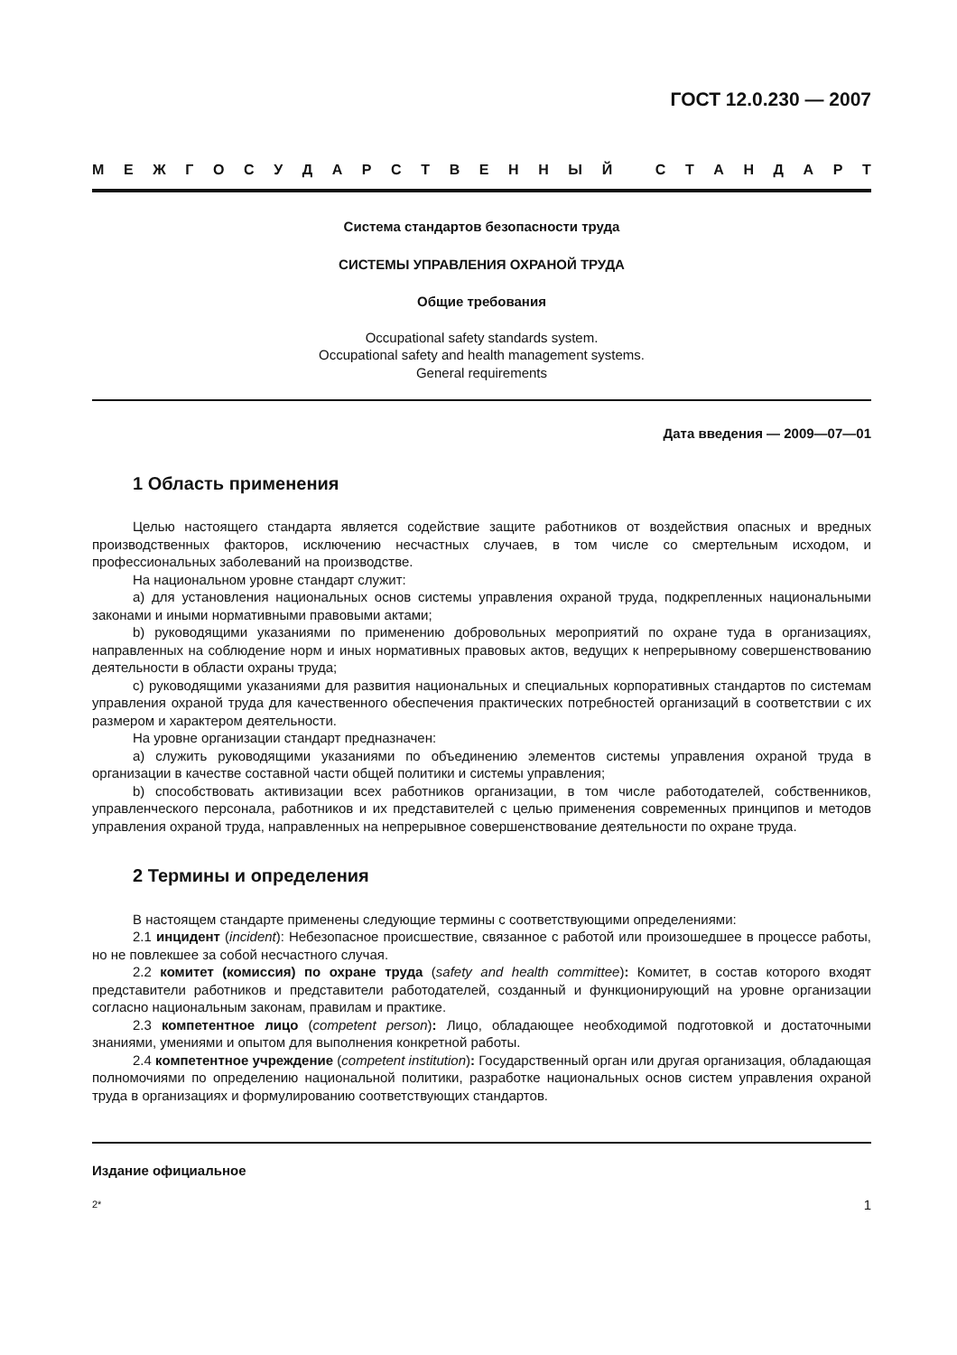ГОСТ 12.0.230 — 2007
МЕЖГОСУДАРСТВЕННЫЙ СТАНДАРТ
Система стандартов безопасности труда
СИСТЕМЫ УПРАВЛЕНИЯ ОХРАНОЙ ТРУДА
Общие требования
Occupational safety standards system.
Occupational safety and health management systems.
General requirements
Дата введения — 2009—07—01
1 Область применения
Целью настоящего стандарта является содействие защите работников от воздействия опасных и вредных производственных факторов, исключению несчастных случаев, в том числе со смертельным исходом, и профессиональных заболеваний на производстве.
На национальном уровне стандарт служит:
а) для установления национальных основ системы управления охраной труда, подкрепленных национальными законами и иными нормативными правовыми актами;
b) руководящими указаниями по применению добровольных мероприятий по охране туда в организациях, направленных на соблюдение норм и иных нормативных правовых актов, ведущих к непрерывному совершенствованию деятельности в области охраны труда;
c) руководящими указаниями для развития национальных и специальных корпоративных стандартов по системам управления охраной труда для качественного обеспечения практических потребностей организаций в соответствии с их размером и характером деятельности.
На уровне организации стандарт предназначен:
а) служить руководящими указаниями по объединению элементов системы управления охраной труда в организации в качестве составной части общей политики и системы управления;
b) способствовать активизации всех работников организации, в том числе работодателей, собственников, управленческого персонала, работников и их представителей с целью применения современных принципов и методов управления охраной труда, направленных на непрерывное совершенствование деятельности по охране труда.
2 Термины и определения
В настоящем стандарте применены следующие термины с соответствующими определениями:
2.1 инцидент (incident): Небезопасное происшествие, связанное с работой или произошедшее в процессе работы, но не повлекшее за собой несчастного случая.
2.2 комитет (комиссия) по охране труда (safety and health committee): Комитет, в состав которого входят представители работников и представители работодателей, созданный и функционирующий на уровне организации согласно национальным законам, правилам и практике.
2.3 компетентное лицо (competent person): Лицо, обладающее необходимой подготовкой и достаточными знаниями, умениями и опытом для выполнения конкретной работы.
2.4 компетентное учреждение (competent institution): Государственный орган или другая организация, обладающая полномочиями по определению национальной политики, разработке национальных основ систем управления охраной труда в организациях и формулированию соответствующих стандартов.
Издание официальное
2* 1